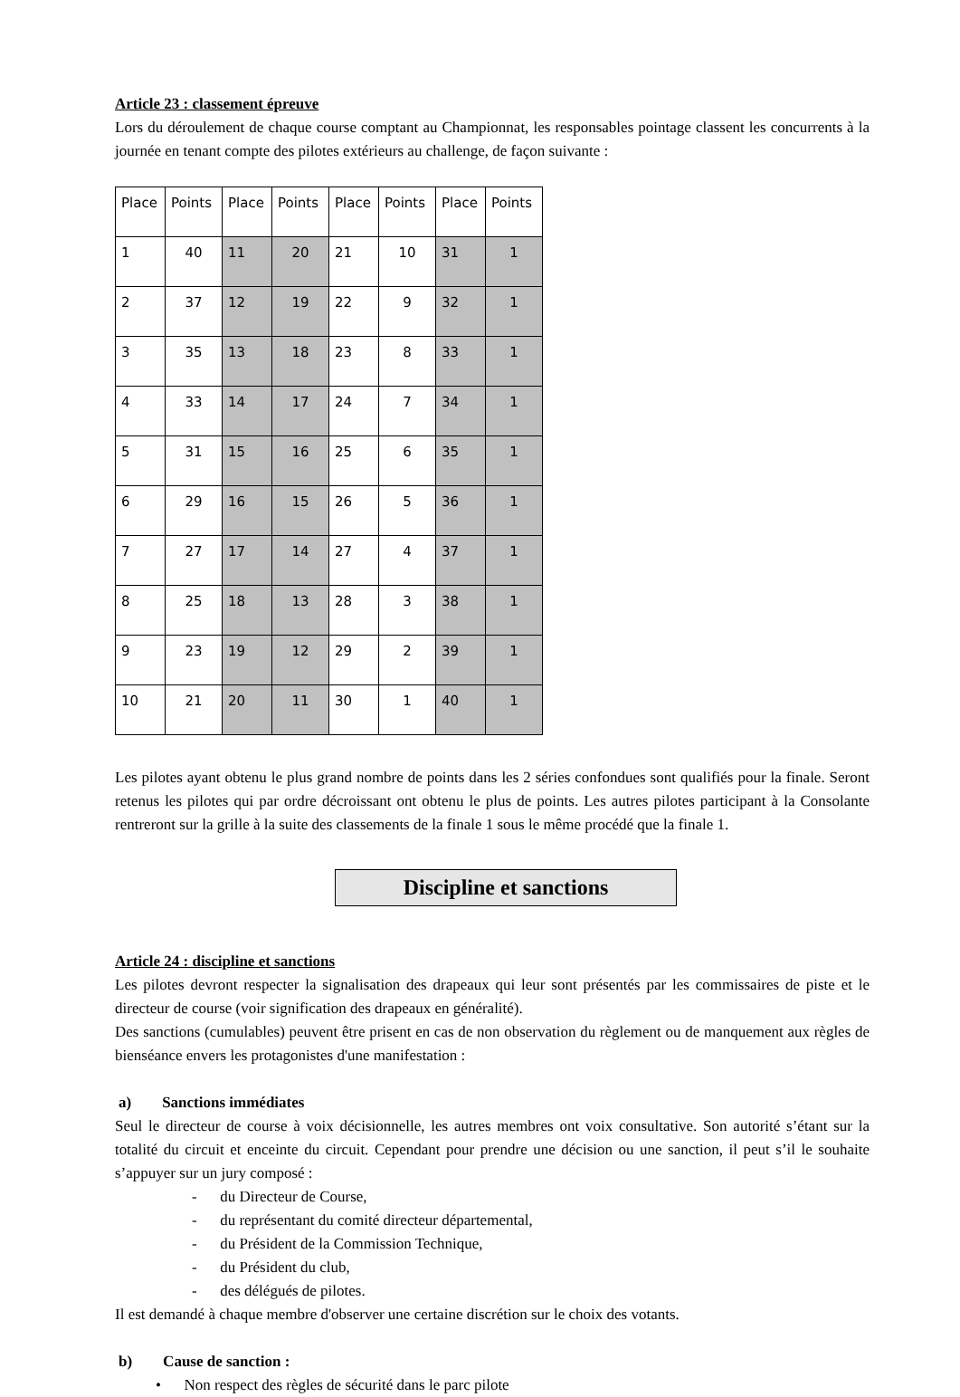Article 23 : classement épreuve
Lors du déroulement de chaque course comptant au Championnat, les responsables pointage classent les concurrents à la journée en tenant compte des pilotes extérieurs au challenge, de façon suivante :
| Place | Points | Place | Points | Place | Points | Place | Points |
| 1 | 40 | 11 | 20 | 21 | 10 | 31 | 1 |
| 2 | 37 | 12 | 19 | 22 | 9 | 32 | 1 |
| 3 | 35 | 13 | 18 | 23 | 8 | 33 | 1 |
| 4 | 33 | 14 | 17 | 24 | 7 | 34 | 1 |
| 5 | 31 | 15 | 16 | 25 | 6 | 35 | 1 |
| 6 | 29 | 16 | 15 | 26 | 5 | 36 | 1 |
| 7 | 27 | 17 | 14 | 27 | 4 | 37 | 1 |
| 8 | 25 | 18 | 13 | 28 | 3 | 38 | 1 |
| 9 | 23 | 19 | 12 | 29 | 2 | 39 | 1 |
| 10 | 21 | 20 | 11 | 30 | 1 | 40 | 1 |
Les pilotes ayant obtenu le plus grand nombre de points dans les 2 séries confondues sont qualifiés pour la finale. Seront retenus les pilotes qui par ordre décroissant ont obtenu le plus de points. Les autres pilotes participant à la Consolante rentreront sur la grille à la suite des classements de la finale 1 sous le même procédé que la finale 1.
Discipline et sanctions
Article 24 : discipline et sanctions
Les pilotes devront respecter la signalisation des drapeaux qui leur sont présentés par les commissaires de piste et le directeur de course (voir signification des drapeaux en généralité).
Des sanctions (cumulables) peuvent être prisent en cas de non observation du règlement ou de manquement aux règles de bienséance envers les protagonistes d'une manifestation :
a) Sanctions immédiates
Seul le directeur de course à voix décisionnelle, les autres membres ont voix consultative. Son autorité s’étant sur la totalité du circuit et enceinte du circuit. Cependant pour prendre une décision ou une sanction, il peut s’il le souhaite s’appuyer sur un jury composé :
- du Directeur de Course,
- du représentant du comité directeur départemental,
- du Président de la Commission Technique,
- du Président du club,
- des délégués de pilotes.
Il est demandé à chaque membre d'observer une certaine discrétion sur le choix des votants.
b) Cause de sanction :
• Non respect des règles de sécurité dans le parc pilote